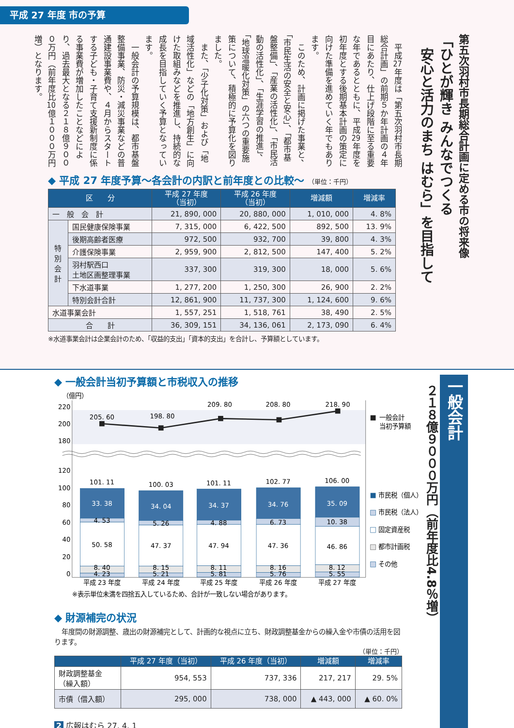平成 27 年度 市の予算
第五次羽村市長期総合計画に定める市の将来像
「ひとが輝き みんなでつくる
　安心と活力のまち はむら」を目指して
平成27年度は「第五次羽村市長期総合計画」の前期５か年計画の４年目にあたり、仕上げ段階に至る重要な年であるとともに、平成29年度を初年度とする後期基本計画の策定に向けた準備を進めていく年でもあります。
このため、計画に掲げた事業と、「市民生活の安全と安心」、「都市基盤整備」、「産業の活性化」、「市民活動の活性化」、「生涯学習の推進」、「地球温暖化対策」の六つの重要施策について、積極的に予算化を図りました。
また、「少子化対策」および「地域活性化」などの「地方創生」に向けた取組みなどを推進し、持続的な成長を目指していく予算となっています。
一般会計の予算規模は、都市基盤整備事業、防災・減災事業などの普通建設事業費や、４月からスタートする子ども・子育て支援新制度に係る事業費が増加したことなどにより、過去最大となる２１８億９０００万円（前年度比10億１０００万円増）となります。
◆ 平成 27 年度予算～各会計の内訳と前年度との比較～ （単位：千円）
| 区 分 | | 平成 27 年度 （当初） | 平成 26 年度 （当初） | 増減額 | 増減率 |
| --- | --- | --- | --- | --- | --- |
| 一 般 会 計 | | 21, 890, 000 | 20, 880, 000 | 1, 010, 000 | 4. 8% |
| 特 別 会 計 | 国民健康保険事業 | 7, 315, 000 | 6, 422, 500 | 892, 500 | 13. 9% |
| | 後期高齢者医療 | 972, 500 | 932, 700 | 39, 800 | 4. 3% |
| | 介護保険事業 | 2, 959, 900 | 2, 812, 500 | 147, 400 | 5. 2% |
| | 羽村駅西口 土地区画整理事業 | 337, 300 | 319, 300 | 18, 000 | 5. 6% |
| | 下水道事業 | 1, 277, 200 | 1, 250, 300 | 26, 900 | 2. 2% |
| | 特別会計合計 | 12, 861, 900 | 11, 737, 300 | 1, 124, 600 | 9. 6% |
| 水道事業会計 | | 1, 557, 251 | 1, 518, 761 | 38, 490 | 2. 5% |
| 合 計 | | 36, 309, 151 | 34, 136, 061 | 2, 173, 090 | 6. 4% |
※水道事業会計は企業会計のため、「収益的支出」「資本的支出」を合計し、予算額としています。
一般会計
２１８億９０００万円（前年度比4.8％増）
◆ 一般会計当初予算額と市税収入の推移
（億円）
220
200
180
120
100
80
60
40
20
0
205. 60
198. 80
209. 80
208. 80
218. 90
101. 11
100. 03
101. 11
102. 77
106. 00
33. 38
34. 04
34. 37
34. 76
35. 09
4. 53
5. 26
4. 88
6. 73
10. 38
50. 58
47. 37
47. 94
47. 36
46. 86
8. 40
8. 15
8. 11
8. 16
8. 12
4. 23
5. 21
5. 81
5. 76
5. 55
平成 23 年度
平成 24 年度
平成 25 年度
平成 26 年度
平成 27 年度
一般会計
当初予算額
市民税（個人）
市民税（法人）
固定資産税
都市計画税
その他
※表示単位未満を四捨五入しているため、合計が一致しない場合があります。
◆ 財源補完の状況
年度間の財源調整、歳出の財源補完として、計画的な視点に立ち、財政調整基金からの繰入金や市債の活用を図ります。
（単位：千円）
| | 平成 27 年度（当初） | 平成 26 年度（当初） | 増減額 | 増減率 |
| --- | --- | --- | --- | --- |
| 財政調整基金 （繰入額） | 954, 553 | 737, 336 | 217, 217 | 29. 5% |
| 市債（借入額） | 295, 000 | 738, 000 | ▲ 443, 000 | ▲ 60. 0% |
2 広報はむら 27. 4. 1